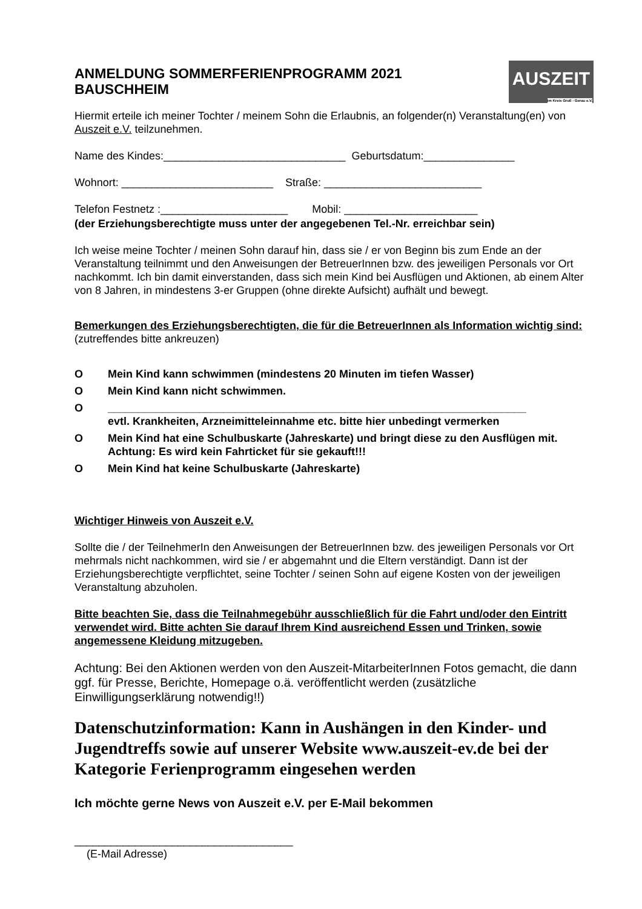ANMELDUNG SOMMERFERIENPROGRAMM 2021
BAUSCHHEIM
AUSZEIT
im Kreis Groß - Gerau e.V.
Hiermit erteile ich meiner Tochter / meinem Sohn die Erlaubnis, an folgender(n) Veranstaltung(en) von Auszeit e.V. teilzunehmen.
Name des Kindes:______________________________ Geburtsdatum:_______________
Wohnort: _________________________ Straße: __________________________
Telefon Festnetz :_____________________ Mobil: ______________________
(der Erziehungsberechtigte muss unter der angegebenen Tel.-Nr. erreichbar sein)
Ich weise meine Tochter / meinen Sohn darauf hin, dass sie / er von Beginn bis zum Ende an der Veranstaltung teilnimmt und den Anweisungen der BetreuerInnen bzw. des jeweiligen Personals vor Ort nachkommt. Ich bin damit einverstanden, dass sich mein Kind bei Ausflügen und Aktionen, ab einem Alter von 8 Jahren, in mindestens 3-er Gruppen (ohne direkte Aufsicht) aufhält und bewegt.
Bemerkungen des Erziehungsberechtigten, die für die BetreuerInnen als Information wichtig sind: (zutreffendes bitte ankreuzen)
O Mein Kind kann schwimmen (mindestens 20 Minuten im tiefen Wasser)
O Mein Kind kann nicht schwimmen.
O _____________________________________________________________________
evtl. Krankheiten, Arzneimitteleinnahme etc. bitte hier unbedingt vermerken
O Mein Kind hat eine Schulbuskarte (Jahreskarte) und bringt diese zu den Ausflügen mit. Achtung: Es wird kein Fahrticket für sie gekauft!!!
O Mein Kind hat keine Schulbuskarte (Jahreskarte)
Wichtiger Hinweis von Auszeit e.V.
Sollte die / der TeilnehmerIn den Anweisungen der BetreuerInnen bzw. des jeweiligen Personals vor Ort mehrmals nicht nachkommen, wird sie / er abgemahnt und die Eltern verständigt. Dann ist der Erziehungsberechtigte verpflichtet, seine Tochter / seinen Sohn auf eigene Kosten von der jeweiligen Veranstaltung abzuholen.
Bitte beachten Sie, dass die Teilnahmegebühr ausschließlich für die Fahrt und/oder den Eintritt verwendet wird. Bitte achten Sie darauf Ihrem Kind ausreichend Essen und Trinken, sowie angemessene Kleidung mitzugeben.
Achtung: Bei den Aktionen werden von den Auszeit-MitarbeiterInnen Fotos gemacht, die dann ggf. für Presse, Berichte, Homepage o.ä. veröffentlicht werden (zusätzliche Einwilligungserklärung notwendig!!)
Datenschutzinformation: Kann in Aushängen in den Kinder- und Jugendtreffs sowie auf unserer Website www.auszeit-ev.de bei der Kategorie Ferienprogramm eingesehen werden
Ich möchte gerne News von Auszeit e.V. per E-Mail bekommen
____________________________________
(E-Mail Adresse)